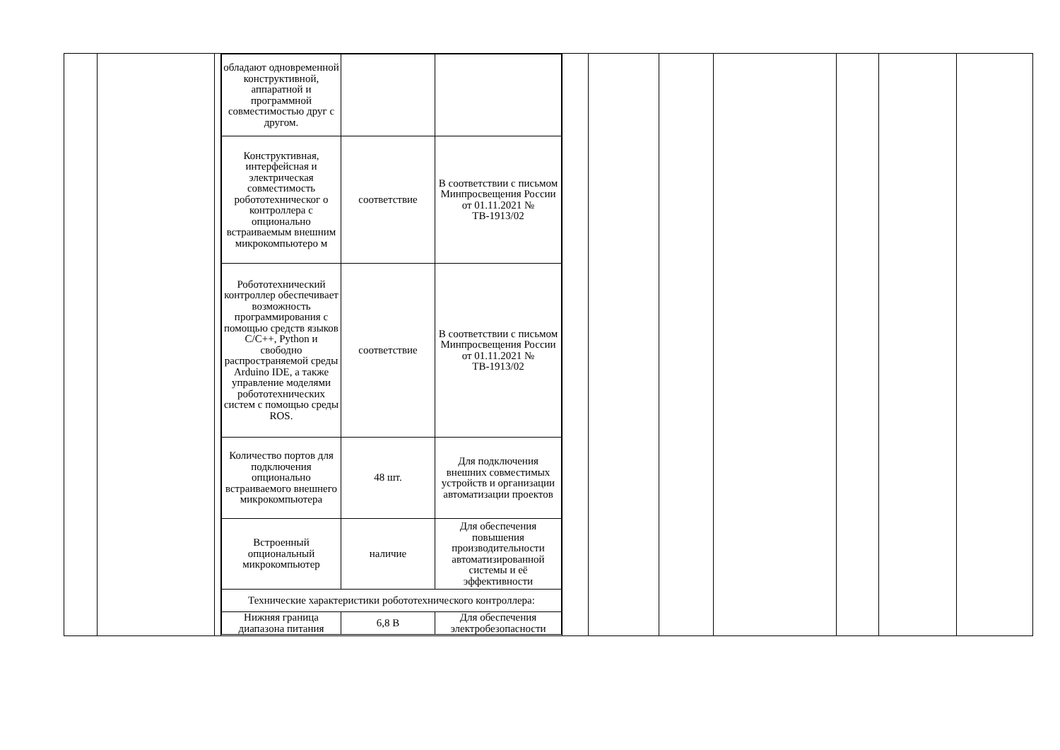| | | | / обладают одновременной конструктивной, аппаратной и программной совместимостью друг с другом. / / / / Конструктивная, интерфейсная и электрическая совместимость робототехническог о контроллера с опционально встраиваемым внешним микрокомпьютеро м / соответствие / В соответствии с письмом Минпросвещения России от 01.11.2021 № ТВ-1913/02 / / Робототехнический контроллер обеспечивает возможность программирования с помощью средств языков C/C++, Python и свободно распространяемой среды Arduino IDE, а также управление моделями робототехнических систем с помощью среды ROS. / соответствие / В соответствии с письмом Минпросвещения России от 01.11.2021 № ТВ-1913/02 / / Количество портов для подключения опционально встраиваемого внешнего микрокомпьютера / 48 шт. / Для подключения внешних совместимых устройств и организации автоматизации проектов / / Встроенный опциональный микрокомпьютер / наличие / Для обеспечения повышения производительности автоматизированной системы и её эффективности / / Технические характеристики робототехнического контроллера: / / / / Нижняя граница диапазона питания / 6,8 В / Для обеспечения электробезопасности / | | | | | | | |